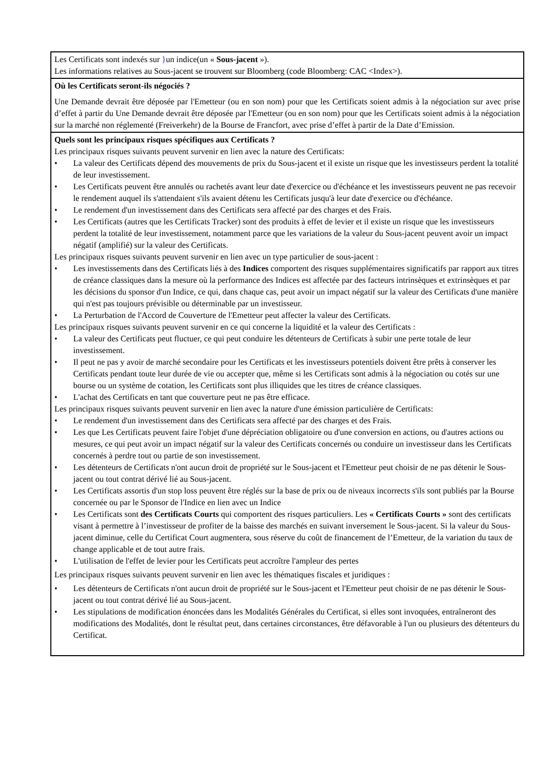Les Certificats sont indexés sur }un indice(un « Sous-jacent »).
Les informations relatives au Sous-jacent se trouvent sur Bloomberg (code Bloomberg: CAC <Index>).
Où les Certificats seront-ils négociés ?
Une Demande devrait être déposée par l'Emetteur (ou en son nom) pour que les Certificats soient admis à la négociation sur avec prise d’effet à partir du Une Demande devrait être déposée par l'Emetteur (ou en son nom) pour que les Certificats soient admis à la négociation sur la marché non réglementé (Freiverkehr) de la Bourse de Francfort, avec prise d’effet à partir de la Date d’Emission.
Quels sont les principaux risques spécifiques aux Certificats ?
Les principaux risques suivants peuvent survenir en lien avec la nature des Certificats:
• La valeur des Certificats dépend des mouvements de prix du Sous-jacent et il existe un risque que les investisseurs perdent la totalité de leur investissement.
• Les Certificats peuvent être annulés ou rachetés avant leur date d'exercice ou d'échéance et les investisseurs peuvent ne pas recevoir le rendement auquel ils s'attendaient s'ils avaient détenu les Certificats jusqu'à leur date d'exercice ou d'échéance.
• Le rendement d'un investissement dans des Certificats sera affecté par des charges et des Frais.
• Les Certificats (autres que les Certificats Tracker) sont des produits à effet de levier et il existe un risque que les investisseurs perdent la totalité de leur investissement, notamment parce que les variations de la valeur du Sous-jacent peuvent avoir un impact négatif (amplifié) sur la valeur des Certificats.
Les principaux risques suivants peuvent survenir en lien avec un type particulier de sous-jacent :
• Les investissements dans des Certificats liés à des Indices comportent des risques supplémentaires significatifs par rapport aux titres de créance classiques dans la mesure où la performance des Indices est affectée par des facteurs intrinsèques et extrinsèques et par les décisions du sponsor d'un Indice, ce qui, dans chaque cas, peut avoir un impact négatif sur la valeur des Certificats d'une manière qui n'est pas toujours prévisible ou déterminable par un investisseur.
• La Perturbation de l'Accord de Couverture de l'Emetteur peut affecter la valeur des Certificats.
Les principaux risques suivants peuvent survenir en ce qui concerne la liquidité et la valeur des Certificats :
• La valeur des Certificats peut fluctuer, ce qui peut conduire les détenteurs de Certificats à subir une perte totale de leur investissement.
• Il peut ne pas y avoir de marché secondaire pour les Certificats et les investisseurs potentiels doivent être prêts à conserver les Certificats pendant toute leur durée de vie ou accepter que, même si les Certificats sont admis à la négociation ou cotés sur une bourse ou un système de cotation, les Certificats sont plus illiquides que les titres de créance classiques.
• L'achat des Certificats en tant que couverture peut ne pas être efficace.
Les principaux risques suivants peuvent survenir en lien avec la nature d'une émission particulière de Certificats:
• Le rendement d'un investissement dans des Certificats sera affecté par des charges et des Frais.
• Les que Les Certificats peuvent faire l'objet d'une dépréciation obligatoire ou d'une conversion en actions, ou d'autres actions ou mesures, ce qui peut avoir un impact négatif sur la valeur des Certificats concernés ou conduire un investisseur dans les Certificats concernés à perdre tout ou partie de son investissement.
• Les détenteurs de Certificats n'ont aucun droit de propriété sur le Sous-jacent et l'Emetteur peut choisir de ne pas détenir le Sous-jacent ou tout contrat dérivé lié au Sous-jacent.
• Les Certificats assortis d'un stop loss peuvent être réglés sur la base de prix ou de niveaux incorrects s'ils sont publiés par la Bourse concernée ou par le Sponsor de l'Indice en lien avec un Indice
• Les Certificats sont des Certificats Courts qui comportent des risques particuliers. Les « Certificats Courts » sont des certificats visant à permettre à l’investisseur de profiter de la baisse des marchés en suivant inversement le Sous-jacent. Si la valeur du Sous-jacent diminue, celle du Certificat Court augmentera, sous réserve du coût de financement de l’Emetteur, de la variation du taux de change applicable et de tout autre frais.
• L'utilisation de l'effet de levier pour les Certificats peut accroître l'ampleur des pertes
Les principaux risques suivants peuvent survenir en lien avec les thématiques fiscales et juridiques :
• Les détenteurs de Certificats n'ont aucun droit de propriété sur le Sous-jacent et l'Emetteur peut choisir de ne pas détenir le Sous-jacent ou tout contrat dérivé lié au Sous-jacent.
• Les stipulations de modification énoncées dans les Modalités Générales du Certificat, si elles sont invoquées, entraîneront des modifications des Modalités, dont le résultat peut, dans certaines circonstances, être défavorable à l'un ou plusieurs des détenteurs du Certificat.